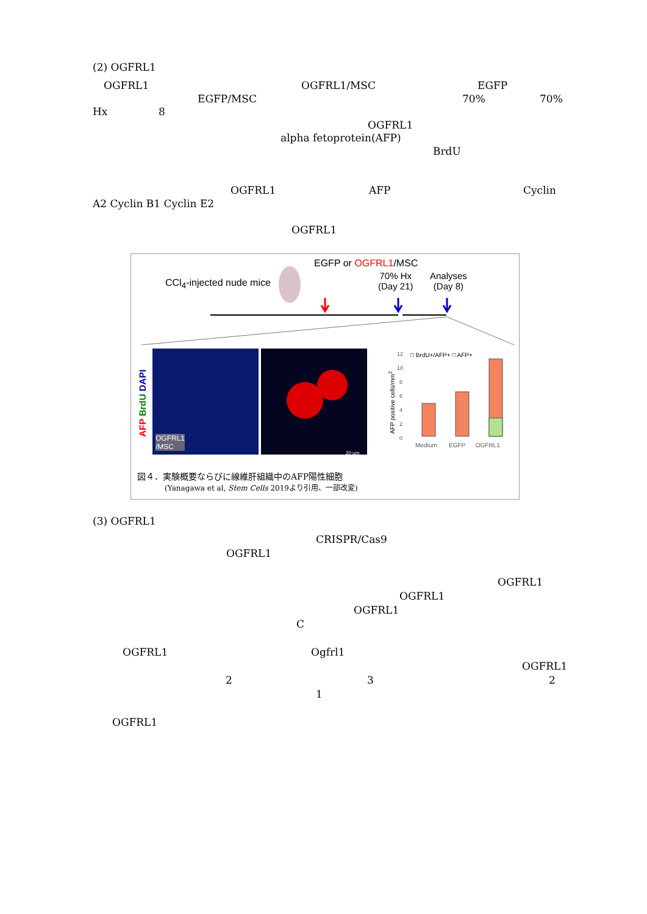(2) OGFRL1
OGFRL1 OGFRL1/MSC EGFP
EGFP/MSC 70% 70%
Hx 8
OGFRL1
alpha fetoprotein(AFP)
BrdU
OGFRL1 AFP Cyclin
A2 Cyclin B1 Cyclin E2
OGFRL1
0
2
4
6
8
10
12
EGFP or OGFRL1/MSC
CCl<sub>4</sub>-injected nude mice
70% Hx
(Day 21)
Analyses
(Day 8)
AFP BrdU DAPI
OGFRL1
/MSC
20 μm
□ BrdU+/AFP+ □ AFP+
AFP positive cells/mm<sup>2</sup>
Medium EGFP OGFRL1
図４．実験概要ならびに線維肝組織中のAFP陽性細胞
(Yanagawa et al, Stem Cells 2019より引用、一部改変)
(3) OGFRL1
CRISPR/Cas9
OGFRL1
OGFRL1
OGFRL1
OGFRL1
C
OGFRL1 Ogfrl1
OGFRL1
2 3 2
1
OGFRL1